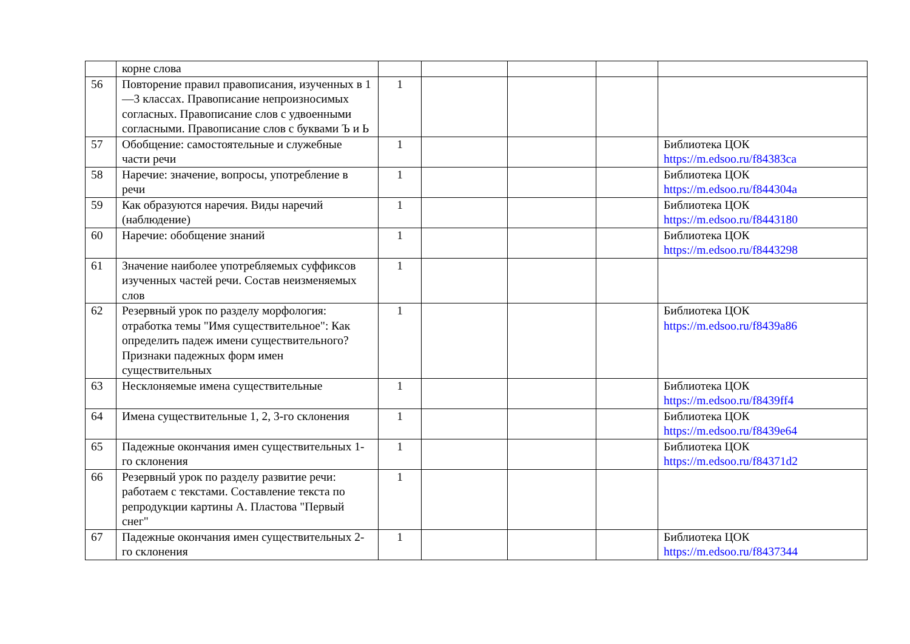| | корне слова | | | | | |
| 56 | Повторение правил правописания, изученных в 1—3 классах. Правописание непроизносимых согласных. Правописание слов с удвоенными согласными. Правописание слов с буквами Ъ и Ь | 1 | | | | |
| 57 | Обобщение: самостоятельные и служебные части речи | 1 | | | | Библиотека ЦОК https://m.edsoo.ru/f84383ca |
| 58 | Наречие: значение, вопросы, употребление в речи | 1 | | | | Библиотека ЦОК https://m.edsoo.ru/f844304a |
| 59 | Как образуются наречия. Виды наречий (наблюдение) | 1 | | | | Библиотека ЦОК https://m.edsoo.ru/f8443180 |
| 60 | Наречие: обобщение знаний | 1 | | | | Библиотека ЦОК https://m.edsoo.ru/f8443298 |
| 61 | Значение наиболее употребляемых суффиксов изученных частей речи. Состав неизменяемых слов | 1 | | | | |
| 62 | Резервный урок по разделу морфология: отработка темы "Имя существительное": Как определить падеж имени существительного? Признаки падежных форм имен существительных | 1 | | | | Библиотека ЦОК https://m.edsoo.ru/f8439a86 |
| 63 | Несклоняемые имена существительные | 1 | | | | Библиотека ЦОК https://m.edsoo.ru/f8439ff4 |
| 64 | Имена существительные 1, 2, 3-го склонения | 1 | | | | Библиотека ЦОК https://m.edsoo.ru/f8439e64 |
| 65 | Падежные окончания имен существительных 1-го склонения | 1 | | | | Библиотека ЦОК https://m.edsoo.ru/f84371d2 |
| 66 | Резервный урок по разделу развитие речи: работаем с текстами. Составление текста по репродукции картины А. Пластова "Первый снег" | 1 | | | | |
| 67 | Падежные окончания имен существительных 2-го склонения | 1 | | | | Библиотека ЦОК https://m.edsoo.ru/f8437344 |